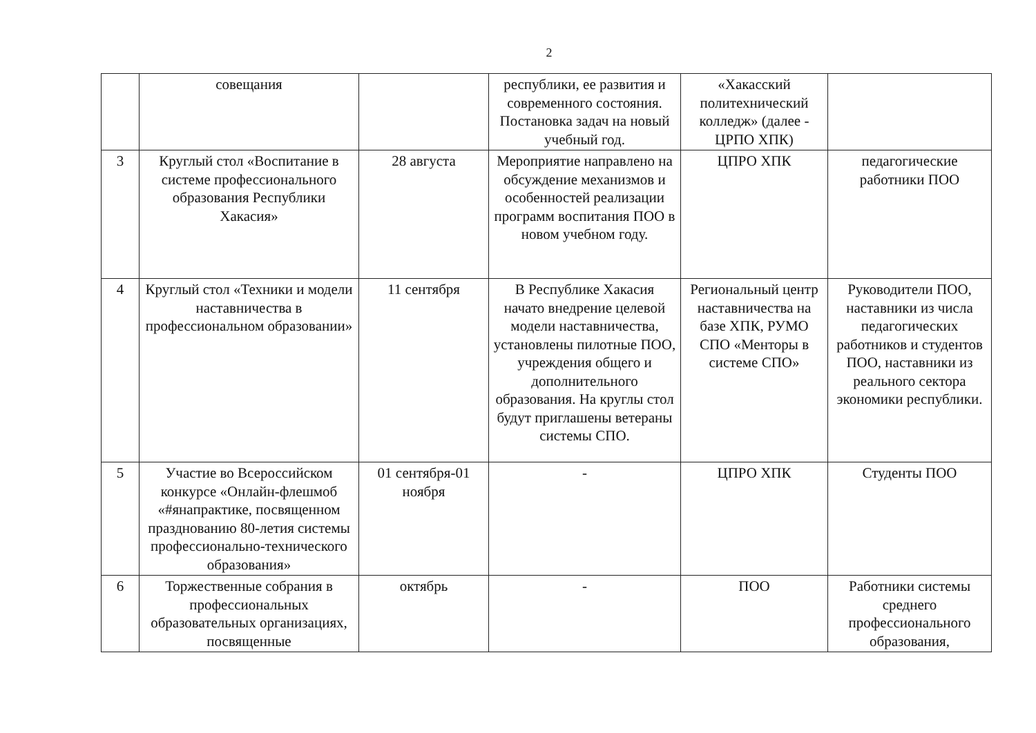2
| | совещания | | республики, ее развития и современного состояния. Постановка задач на новый учебный год. | «Хакасский политехнический колледж» (далее - ЦРПО ХПК) | |
| 3 | Круглый стол «Воспитание в системе профессионального образования Республики Хакасия» | 28 августа | Мероприятие направлено на обсуждение механизмов и особенностей реализации программ воспитания ПОО в новом учебном году. | ЦПРО ХПК | педагогические работники ПОО |
| 4 | Круглый стол «Техники и модели наставничества в профессиональном образовании» | 11 сентября | В Республике Хакасия начато внедрение целевой модели наставничества, установлены пилотные ПОО, учреждения общего и дополнительного образования. На круглы стол будут приглашены ветераны системы СПО. | Региональный центр наставничества на базе ХПК, РУМО СПО «Менторы в системе СПО» | Руководители ПОО, наставники из числа педагогических работников и студентов ПОО, наставники из реального сектора экономики республики. |
| 5 | Участие во Всероссийском конкурсе «Онлайн-флешмоб «#янапрактике, посвященном празднованию 80-летия системы профессионально-технического образования» | 01 сентября-01 ноября | - | ЦПРО ХПК | Студенты ПОО |
| 6 | Торжественные собрания в профессиональных образовательных организациях, посвященные | октябрь | - | ПОО | Работники системы среднего профессионального образования, |